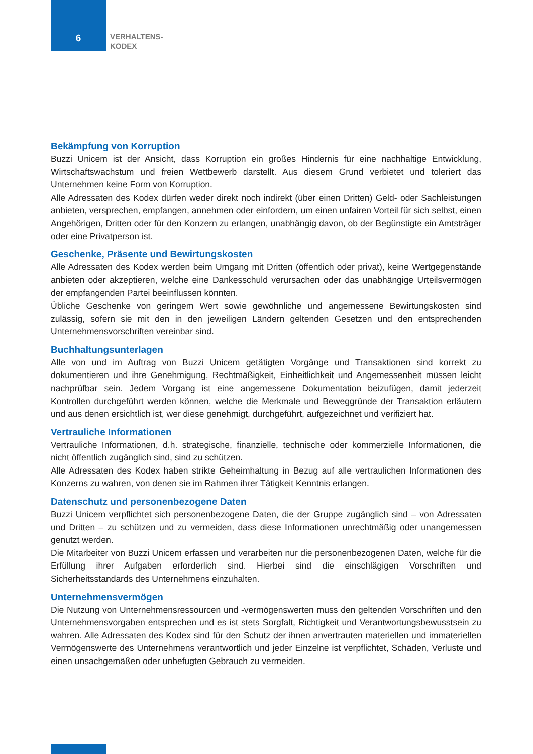6
VERHALTENS-
KODEX
Bekämpfung von Korruption
Buzzi Unicem ist der Ansicht, dass Korruption ein großes Hindernis für eine nachhaltige Entwicklung, Wirtschaftswachstum und freien Wettbewerb darstellt. Aus diesem Grund verbietet und toleriert das Unternehmen keine Form von Korruption.
Alle Adressaten des Kodex dürfen weder direkt noch indirekt (über einen Dritten) Geld- oder Sachleistungen anbieten, versprechen, empfangen, annehmen oder einfordern, um einen unfairen Vorteil für sich selbst, einen Angehörigen, Dritten oder für den Konzern zu erlangen, unabhängig davon, ob der Begünstigte ein Amtsträger oder eine Privatperson ist.
Geschenke, Präsente und Bewirtungskosten
Alle Adressaten des Kodex werden beim Umgang mit Dritten (öffentlich oder privat), keine Wertgegenstände anbieten oder akzeptieren, welche eine Dankesschuld verursachen oder das unabhängige Urteilsvermögen der empfangenden Partei beeinflussen könnten.
Übliche Geschenke von geringem Wert sowie gewöhnliche und angemessene Bewirtungskosten sind zulässig, sofern sie mit den in den jeweiligen Ländern geltenden Gesetzen und den entsprechenden Unternehmensvorschriften vereinbar sind.
Buchhaltungsunterlagen
Alle von und im Auftrag von Buzzi Unicem getätigten Vorgänge und Transaktionen sind korrekt zu dokumentieren und ihre Genehmigung, Rechtmäßigkeit, Einheitlichkeit und Angemessenheit müssen leicht nachprüfbar sein. Jedem Vorgang ist eine angemessene Dokumentation beizufügen, damit jederzeit Kontrollen durchgeführt werden können, welche die Merkmale und Beweggründe der Transaktion erläutern und aus denen ersichtlich ist, wer diese genehmigt, durchgeführt, aufgezeichnet und verifiziert hat.
Vertrauliche Informationen
Vertrauliche Informationen, d.h. strategische, finanzielle, technische oder kommerzielle Informationen, die nicht öffentlich zugänglich sind, sind zu schützen.
Alle Adressaten des Kodex haben strikte Geheimhaltung in Bezug auf alle vertraulichen Informationen des Konzerns zu wahren, von denen sie im Rahmen ihrer Tätigkeit Kenntnis erlangen.
Datenschutz und personenbezogene Daten
Buzzi Unicem verpflichtet sich personenbezogene Daten, die der Gruppe zugänglich sind – von Adressaten und Dritten – zu schützen und zu vermeiden, dass diese Informationen unrechtmäßig oder unangemessen genutzt werden.
Die Mitarbeiter von Buzzi Unicem erfassen und verarbeiten nur die personenbezogenen Daten, welche für die Erfüllung ihrer Aufgaben erforderlich sind. Hierbei sind die einschlägigen Vorschriften und Sicherheitsstandards des Unternehmens einzuhalten.
Unternehmensvermögen
Die Nutzung von Unternehmensressourcen und -vermögenswerten muss den geltenden Vorschriften und den Unternehmensvorgaben entsprechen und es ist stets Sorgfalt, Richtigkeit und Verantwortungsbewusstsein zu wahren. Alle Adressaten des Kodex sind für den Schutz der ihnen anvertrauten materiellen und immateriellen Vermögenswerte des Unternehmens verantwortlich und jeder Einzelne ist verpflichtet, Schäden, Verluste und einen unsachgemäßen oder unbefugten Gebrauch zu vermeiden.